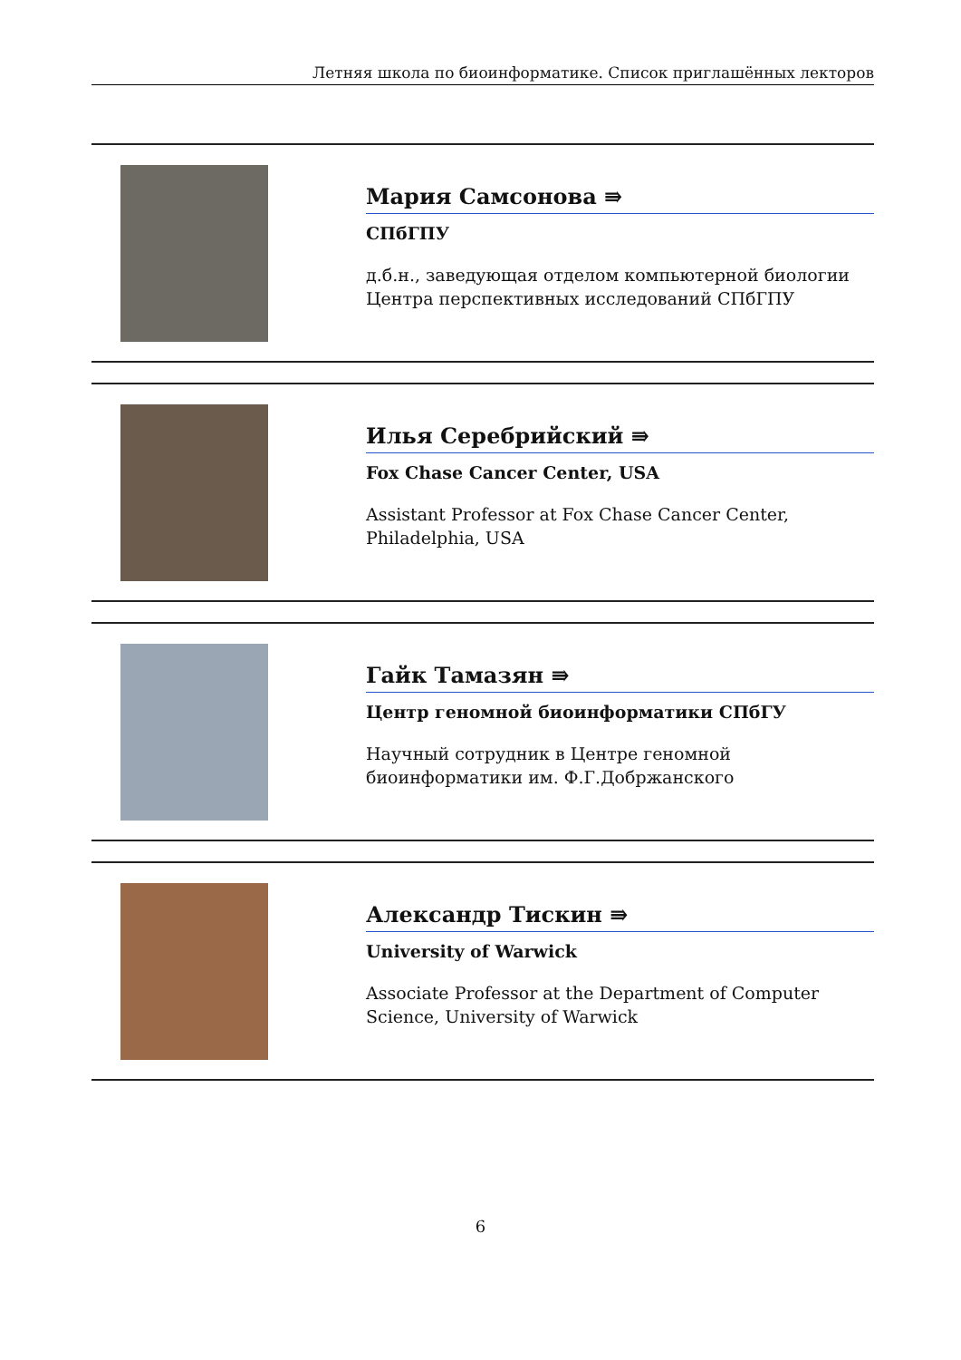Летняя школа по биоинформатике. Список приглашённых лекторов
Мария Самсонова ⇛
СПбГПУ
д.б.н., заведующая отделом компьютерной биологии Центра перспективных исследований СПбГПУ
Илья Серебрийский ⇛
Fox Chase Cancer Center, USA
Assistant Professor at Fox Chase Cancer Center, Philadelphia, USA
Гайк Тамазян ⇛
Центр геномной биоинформатики СПбГУ
Научный сотрудник в Центре геномной биоинформатики им. Ф.Г.Добржанского
Александр Тискин ⇛
University of Warwick
Associate Professor at the Department of Computer Science, University of Warwick
6